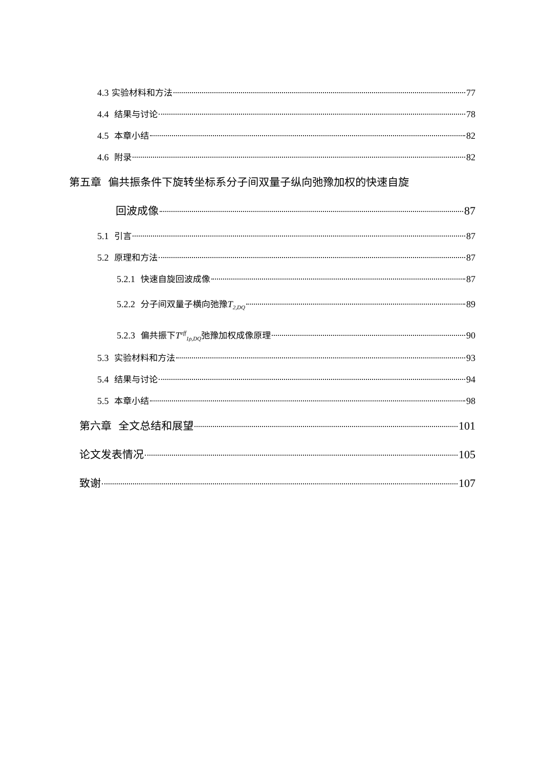4.3 实验材料和方法 77
4.4 结果与讨论 78
4.5 本章小结 82
4.6 附录 82
第五章 偏共振条件下旋转坐标系分子间双量子纵向弛豫加权的快速自旋
回波成像 87
5.1 引言 87
5.2 原理和方法 87
5.2.1 快速自旋回波成像 87
5.2.2 分子间双量子横向弛豫T<sub>2,DQ</sub> 89
5.2.3 偏共振下T<sup>eff</sup><sub>1ρ,DQ</sub>弛豫加权成像原理 90
5.3 实验材料和方法 93
5.4 结果与讨论 94
5.5 本章小结 98
第六章 全文总结和展望 101
论文发表情况 105
致谢 107